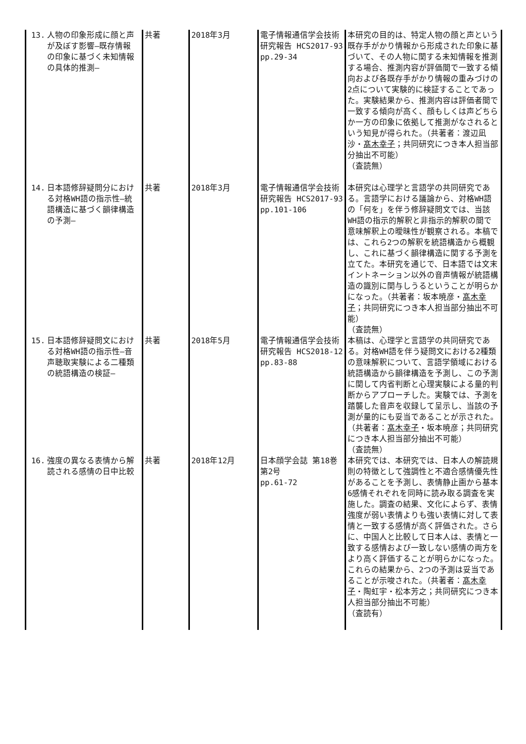| 13. 人物の印象形成に顔と声が及ぼす影響―既存情報の印象に基づく未知情報の具体的推測― | 共著 | 2018年3月 | 電子情報通信学会技術研究報告 HCS2017-93 pp.29-34 | 本研究の目的は、特定人物の顔と声という既存手がかり情報から形成された印象に基づいて、その人物に関する未知情報を推測する場合、推測内容が評価間で一致する傾向および各既存手がかり情報の重みづけの2点について実験的に検証することであった。実験結果から、推測内容は評価者間で一致する傾向が高く、顔もしくは声どちらか一方の印象に依拠して推測がなされるという知見が得られた。（共著者：渡辺凪沙・ 髙木幸子 ；共同研究につき本人担当部分抽出不可能） （査読無） |
| 14. 日本語修辞疑問分における対格WH語の指示性―統語構造に基づく韻律構造の予測― | 共著 | 2018年3月 | 電子情報通信学会技術研究報告 HCS2017-93 pp.101-106 | 本研究は心理学と言語学の共同研究である。言語学における議論から、対格WH語の「何を」を伴う修辞疑問文では、当該WH語の指示的解釈と非指示的解釈の間で意味解釈上の曖昧性が観察される。本稿では、これら2つの解釈を統語構造から概観し、これに基づく韻律構造に関する予測を立てた。本研究を通じで、日本語では文末イントネーション以外の音声情報が統語構造の識別に関与しうるということが明らかになった。（共著者：坂本暁彦・ 髙木幸子 ；共同研究につき本人担当部分抽出不可能） （査読無） |
| 15. 日本語修辞疑問文における対格WH語の指示性―音声聴取実験による二種類の統語構造の検証― | 共著 | 2018年5月 | 電子情報通信学会技術研究報告 HCS2018-12 pp.83-88 | 本稿は、心理学と言語学の共同研究である。対格WH語を伴う疑問文における2種類の意味解釈について、言語学領域における統語構造から韻律構造を予測し、この予測に関して内省判断と心理実験による量的判断からアプローチした。実験では、予測を踏襲した音声を収録して呈示し、当該の予測が量的にも妥当であることが示された。（共著者： 髙木幸子 ・坂本暁彦；共同研究につき本人担当部分抽出不可能） （査読無） |
| 16. 強度の異なる表情から解読される感情の日中比較 | 共著 | 2018年12月 | 日本顔学会誌 第18巻第2号 pp.61-72 | 本研究では、本研究では、日本人の解読規則の特徴として強調性と不適合感情優先性があることを予測し、表情静止画から基本6感情それぞれを同時に読み取る調査を実施した。調査の結果、文化によらず、表情強度が弱い表情よりも強い表情に対して表情と一致する感情が高く評価された。さらに、中国人と比較して日本人は、表情と一致する感情および一致しない感情の両方をより高く評価することが明らかになった。これらの結果から、2つの予測は妥当であることが示唆された。（共著者： 髙木幸子 ・陶虹宇・松本芳之；共同研究につき本人担当部分抽出不可能） （査読有） |